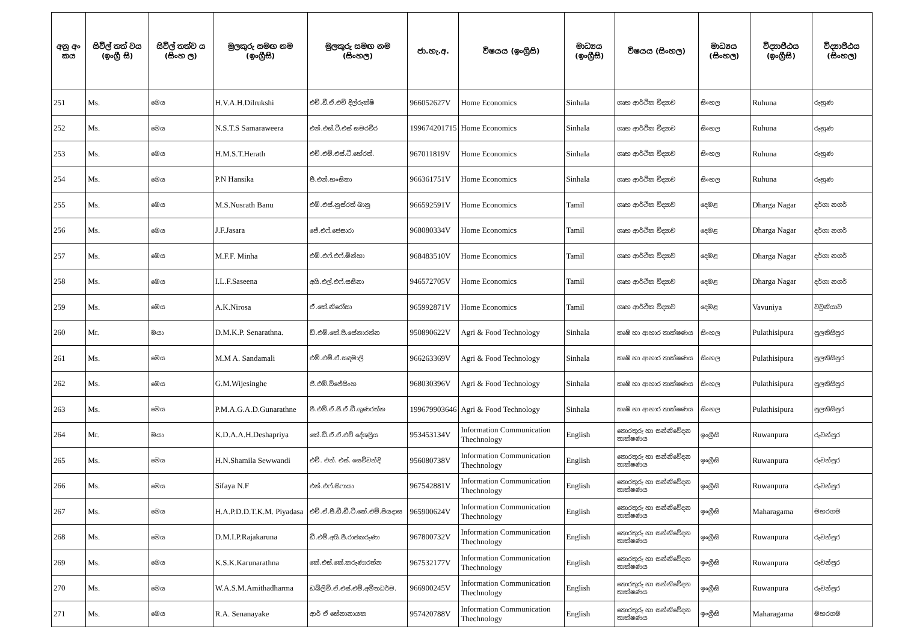| අනු අං කය | සිවිල් තත් වය (ඉංග්‍රී සි) | සිවිල් තත්ව ය (සිංහ ල) | මුලකුරු සමඟ නම (ඉංග්‍රීසි) | මුලකුරු සමඟ නම (සිංහල) | ජා.හැ.අ. | විෂයය (ඉංග්‍රීසි) | මාධ්‍යය (ඉංග්‍රීසි) | විෂයය (සිංහල) | මාධ්‍යය (සිංහල) | විද්‍යාපීඨය (ඉංග්‍රීසි) | විද්‍යාපීඨය (සිංහල) |
| --- | --- | --- | --- | --- | --- | --- | --- | --- | --- | --- | --- |
| 251 | Ms. | මෙය | H.V.A.H.Dilrukshi | එච්.වී.ඒ.එච් දිල්රුක්ෂි | 966052627V | Home Economics | Sinhala | ගෘහ ආර්ථික විද්‍යාව | සිංහල | Ruhuna | රුහුණ |
| 252 | Ms. | මෙය | N.S.T.S Samaraweera | එන්.එස්.ටී.එස් සමරවීර | 199674201715 | Home Economics | Sinhala | ගෘහ ආර්ථික විද්‍යාව | සිංහල | Ruhuna | රුහුණ |
| 253 | Ms. | මෙය | H.M.S.T.Herath | එච්.එම්.එස්.ටී.හේරත්. | 967011819V | Home Economics | Sinhala | ගෘහ ආර්ථික විද්‍යාව | සිංහල | Ruhuna | රුහුණ |
| 254 | Ms. | මෙය | P.N Hansika | පී.එන්.හංසිකා | 966361751V | Home Economics | Sinhala | ගෘහ ආර්ථික විද්‍යාව | සිංහල | Ruhuna | රුහුණ |
| 255 | Ms. | මෙය | M.S.Nusrath Banu | එම්.එස්.නුස්රත් බානු | 966592591V | Home Economics | Tamil | ගෘහ ආර්ථික විද්‍යාව | දෙමළ | Dharga Nagar | දර්ගා නගර් |
| 256 | Ms. | මෙය | J.F.Jasara | ජේ.එෆ්.ජෙසාරා | 968080334V | Home Economics | Tamil | ගෘහ ආර්ථික විද්‍යාව | දෙමළ | Dharga Nagar | දර්ගා නගර් |
| 257 | Ms. | මෙය | M.F.F. Minha | එම්.එෆ්.එෆ්.මින්හා | 968483510V | Home Economics | Tamil | ගෘහ ආර්ථික විද්‍යාව | දෙමළ | Dharga Nagar | දර්ගා නගර් |
| 258 | Ms. | මෙය | I.L.F.Saseena | අයි.එල්.එෆ්.සසීනා | 946572705V | Home Economics | Tamil | ගෘහ ආර්ථික විද්‍යාව | දෙමළ | Dharga Nagar | දර්ගා නගර් |
| 259 | Ms. | මෙය | A.K.Nirosa | ඒ.කේ.නිරෝසා | 965992871V | Home Economics | Tamil | ගෘහ ආර්ථික විද්‍යාව | දෙමළ | Vavuniya | වවුනියාව |
| 260 | Mr. | මයා | D.M.K.P. Senarathna. | ඩී.එම්.කේ.පී.සේනාරත්න | 950890622V | Agri & Food Technology | Sinhala | කෘෂි හා ආහාර තාක්ෂණය | සිංහල | Pulathisipura | පුලතිසිපුර |
| 261 | Ms. | මෙය | M.M A. Sandamali | එම්.එම්.ඒ.සඳමාලි | 966263369V | Agri & Food Technology | Sinhala | කෘෂි හා ආහාර තාක්ෂණය | සිංහල | Pulathisipura | පුලතිසිපුර |
| 262 | Ms. | මෙය | G.M.Wijesinghe | ජී.එම්.විජේසිංහ | 968030396V | Agri & Food Technology | Sinhala | කෘෂි හා ආහාර තාක්ෂණය | සිංහල | Pulathisipura | පුලතිසිපුර |
| 263 | Ms. | මෙය | P.M.A.G.A.D.Gunarathne | පී.එම්.ඒ.ජී.ඒ.ඩී.ගුණරත්න | 199679903646 | Agri & Food Technology | Sinhala | කෘෂි හා ආහාර තාක්ෂණය | සිංහල | Pulathisipura | පුලතිසිපුර |
| 264 | Mr. | මයා | K.D.A.A.H.Deshapriya | කේ.ඩී.ඒ.ඒ.එච් දේශප්‍රිය | 953453134V | Information Communication Thechnology | English | තොරතුරු හා සන්නිවේදන තාක්ෂණය | ඉංග්‍රීසි | Ruwanpura | රුවන්පුර |
| 265 | Ms. | මෙය | H.N.Shamila Sewwandi | එච්. එන්. එස්. සෙව්වන්දි | 956080738V | Information Communication Thechnology | English | තොරතුරු හා සන්නිවේදන තාක්ෂණය | ඉංග්‍රීසි | Ruwanpura | රුවන්පුර |
| 266 | Ms. | මෙය | Sifaya N.F | එන්.එෆ්.සිෆායා | 967542881V | Information Communication Thechnology | English | තොරතුරු හා සන්නිවේදන තාක්ෂණය | ඉංග්‍රීසි | Ruwanpura | රුවන්පුර |
| 267 | Ms. | මෙය | H.A.P.D.D.T.K.M. Piyadasa | එච්.ඒ.පී.ඩී.ඩී.ටී.කේ.එම්.පියදාස | 965900624V | Information Communication Thechnology | English | තොරතුරු හා සන්නිවේදන තාක්ෂණය | ඉංග්‍රීසි | Maharagama | මහරගම |
| 268 | Ms. | මෙය | D.M.I.P.Rajakaruna | ඩී.එම්.අයි.පී.රාජකරුණා | 967800732V | Information Communication Thechnology | English | තොරතුරු හා සන්නිවේදන තාක්ෂණය | ඉංග්‍රීසි | Ruwanpura | රුවන්පුර |
| 269 | Ms. | මෙය | K.S.K.Karunarathna | කේ.එස්.කේ.කරුණාරත්න | 967532177V | Information Communication Thechnology | English | තොරතුරු හා සන්නිවේදන තාක්ෂණය | ඉංග්‍රීසි | Ruwanpura | රුවන්පුර |
| 270 | Ms. | මෙය | W.A.S.M.Amithadharma | ඩබ්ලිව්.ඒ.එස්.එම්.අමිතධර්ම. | 966900245V | Information Communication Thechnology | English | තොරතුරු හා සන්නිවේදන තාක්ෂණය | ඉංග්‍රීසි | Ruwanpura | රුවන්පුර |
| 271 | Ms. | මෙය | R.A. Senanayake | ආර් ඒ සේනානායක | 957420788V | Information Communication Thechnology | English | තොරතුරු හා සන්නිවේදන තාක්ෂණය | ඉංග්‍රීසි | Maharagama | මහරගම |